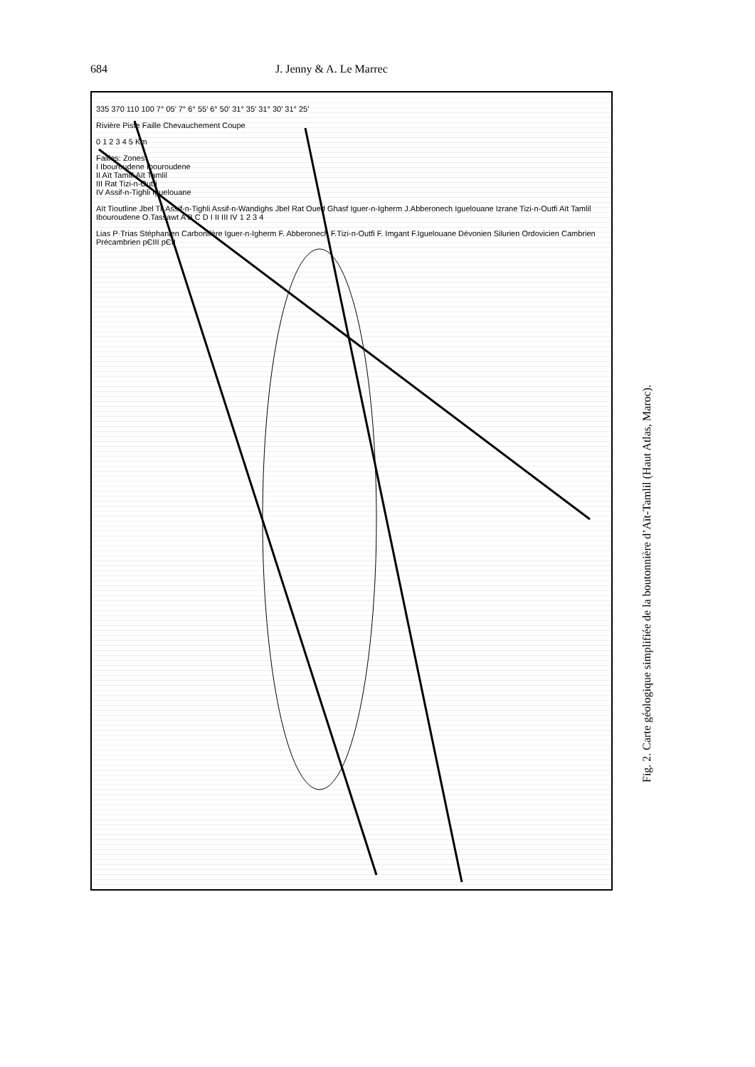684 J. Jenny & A. Le Marrec
335 370 110 100 7° 05′ 7° 6° 55′ 6° 50′ 31° 35′ 31° 30′ 31° 25′
Rivière Piste Faille Chevauchement Coupe
0 1 2 3 4 5 Km
Failles: Zones
I Ibouroudene Ibouroudene
II Aït Tamlil Aït Tamlil
III Rat Tizi-n-Outfi
IV Assif-n-Tighli Iguelouane
Aït Tioutline Jbel Til Assif-n-Tighli Assif-n-Wandighs Jbel Rat Oued Ghasf Iguer-n-Igherm J.Abberonech Iguelouane Izrane Tizi-n-Outfi Aït Tamlil Ibouroudene O.Tassawt A B C D I II III IV 1 2 3 4
Lias P·Trias Stéphanien Carbonifère Iguer-n-Igherm F. Abberonech F.Tizi-n-Outfi F. Imgant F.Iguelouane Dévonien Silurien Ordovicien Cambrien Précambrien pЄIII pЄII
Fig. 2. Carte géologique simplifiée de la boutonnière d’Aït-Tamlil (Haut Atlas, Maroc).